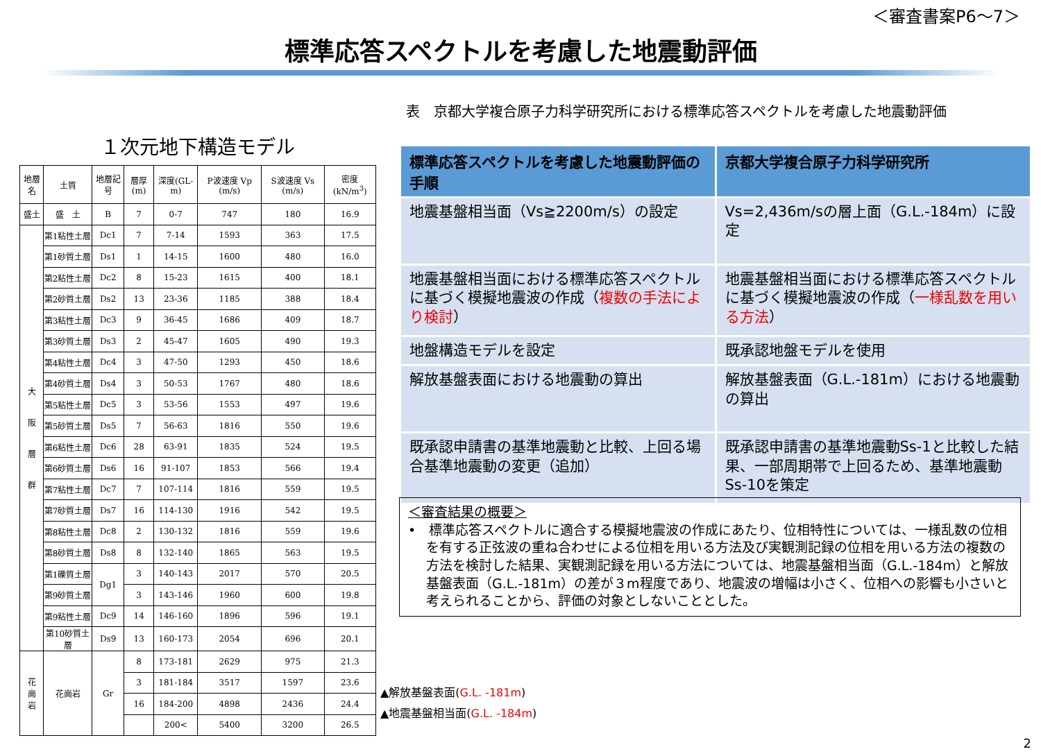＜審査書案P6～7＞
標準応答スペクトルを考慮した地震動評価
１次元地下構造モデル
| 地層名 | 土質 | 地層記号 | 層厚(m) | 深度(GL-m) | P波速度 Vp (m/s) | S波速度 Vs (m/s) | 密度 (kN/m<sup>3</sup>) |
| --- | --- | --- | --- | --- | --- | --- | --- |
| 盛土 | 盛 土 | B | 7 | 0-7 | 747 | 180 | 16.9 |
| 大 阪 層 群 | 第1粘性土層 | Dc1 | 7 | 7-14 | 1593 | 363 | 17.5 |
| | 第1砂質土層 | Ds1 | 1 | 14-15 | 1600 | 480 | 16.0 |
| | 第2粘性土層 | Dc2 | 8 | 15-23 | 1615 | 400 | 18.1 |
| | 第2砂質土層 | Ds2 | 13 | 23-36 | 1185 | 388 | 18.4 |
| | 第3粘性土層 | Dc3 | 9 | 36-45 | 1686 | 409 | 18.7 |
| | 第3砂質土層 | Ds3 | 2 | 45-47 | 1605 | 490 | 19.3 |
| | 第4粘性土層 | Dc4 | 3 | 47-50 | 1293 | 450 | 18.6 |
| | 第4砂質土層 | Ds4 | 3 | 50-53 | 1767 | 480 | 18.6 |
| | 第5粘性土層 | Dc5 | 3 | 53-56 | 1553 | 497 | 19.6 |
| | 第5砂質土層 | Ds5 | 7 | 56-63 | 1816 | 550 | 19.6 |
| | 第6粘性土層 | Dc6 | 28 | 63-91 | 1835 | 524 | 19.5 |
| | 第6砂質土層 | Ds6 | 16 | 91-107 | 1853 | 566 | 19.4 |
| | 第7粘性土層 | Dc7 | 7 | 107-114 | 1816 | 559 | 19.5 |
| | 第7砂質土層 | Ds7 | 16 | 114-130 | 1916 | 542 | 19.5 |
| | 第8粘性土層 | Dc8 | 2 | 130-132 | 1816 | 559 | 19.6 |
| | 第8砂質土層 | Ds8 | 8 | 132-140 | 1865 | 563 | 19.5 |
| | 第1礫質土層 | Dg1 | 3 | 140-143 | 2017 | 570 | 20.5 |
| | 第9砂質土層 | | 3 | 143-146 | 1960 | 600 | 19.8 |
| | 第9粘性土層 | Dc9 | 14 | 146-160 | 1896 | 596 | 19.1 |
| | 第10砂質土層 | Ds9 | 13 | 160-173 | 2054 | 696 | 20.1 |
| 花 崗 岩 | 花崗岩 | Gr | 8 | 173-181 | 2629 | 975 | 21.3 |
| | | | 3 | 181-184 | 3517 | 1597 | 23.6 |
| | | | 16 | 184-200 | 4898 | 2436 | 24.4 |
| | | | | 200< | 5400 | 3200 | 26.5 |
▲解放基盤表面(G.L. -181m)
▲地震基盤相当面(G.L. -184m)
表　京都大学複合原子力科学研究所における標準応答スペクトルを考慮した地震動評価
| 標準応答スペクトルを考慮した地震動評価の手順 | 京都大学複合原子力科学研究所 |
| --- | --- |
| 地震基盤相当面（Vs≧2200m/s）の設定 | Vs=2,436m/sの層上面（G.L.-184m）に設定 |
| 地震基盤相当面における標準応答スペクトルに基づく模擬地震波の作成（ 複数の手法により検討 ） | 地震基盤相当面における標準応答スペクトルに基づく模擬地震波の作成（ 一様乱数を用いる方法 ） |
| 地盤構造モデルを設定 | 既承認地盤モデルを使用 |
| 解放基盤表面における地震動の算出 | 解放基盤表面（G.L.-181m）における地震動の算出 |
| 既承認申請書の基準地震動と比較、上回る場合基準地震動の変更（追加） | 既承認申請書の基準地震動Ss-1と比較した結果、一部周期帯で上回るため、基準地震動Ss-10を策定 |
＜審査結果の概要＞
•　標準応答スペクトルに適合する模擬地震波の作成にあたり、位相特性については、一様乱数の位相を有する正弦波の重ね合わせによる位相を用いる方法及び実観測記録の位相を用いる方法の複数の方法を検討した結果、実観測記録を用いる方法については、地震基盤相当面（G.L.-184m）と解放基盤表面（G.L.-181m）の差が３m程度であり、地震波の増幅は小さく、位相への影響も小さいと考えられることから、評価の対象としないこととした。
2